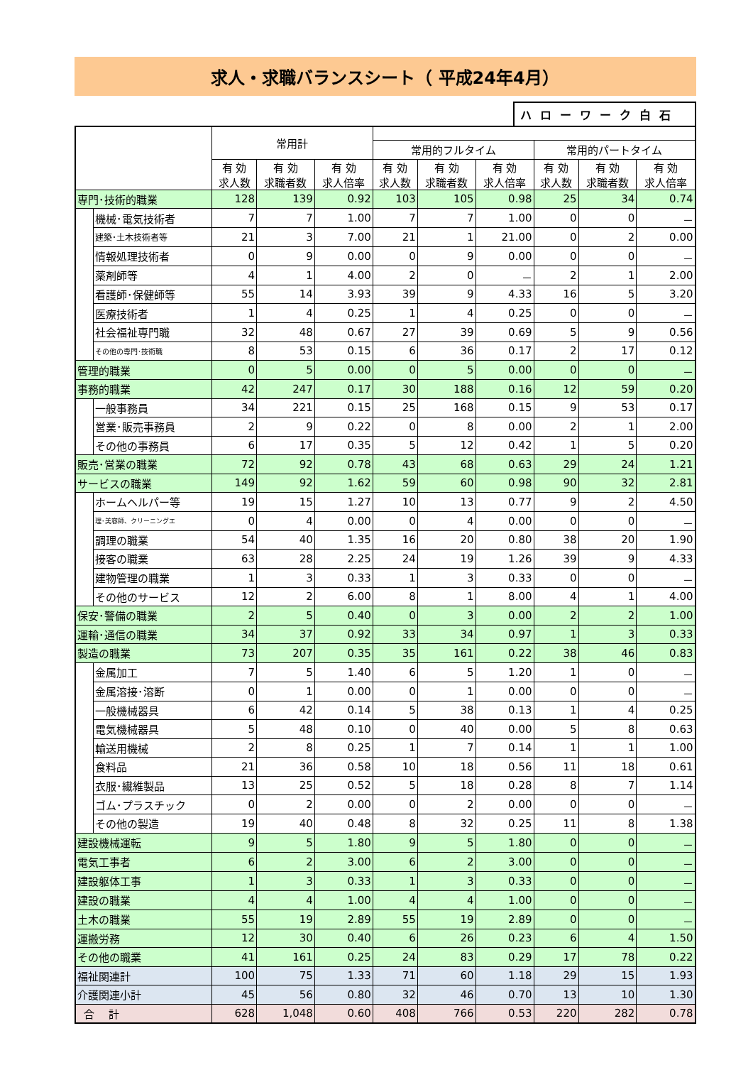求人・求職バランスシート（ 平成24年4月）
ハローワーク白石
| | | 常用計 | | | | | | | | |
| --- | --- | --- | --- | --- | --- | --- | --- | --- | --- | --- |
| | | | | | 常用的フルタイム | | | 常用的パートタイム | | |
| | | 有 効 求人数 | 有 効 求職者数 | 有 効 求人倍率 | 有 効 求人数 | 有 効 求職者数 | 有 効 求人倍率 | 有 効 求人数 | 有 効 求職者数 | 有 効 求人倍率 |
| 専門･技術的職業 | | 128 | 139 | 0.92 | 103 | 105 | 0.98 | 25 | 34 | 0.74 |
| | 機械･電気技術者 | 7 | 7 | 1.00 | 7 | 7 | 1.00 | 0 | 0 | － |
| | 建築･土木技術者等 | 21 | 3 | 7.00 | 21 | 1 | 21.00 | 0 | 2 | 0.00 |
| | 情報処理技術者 | 0 | 9 | 0.00 | 0 | 9 | 0.00 | 0 | 0 | － |
| | 薬剤師等 | 4 | 1 | 4.00 | 2 | 0 | － | 2 | 1 | 2.00 |
| | 看護師･保健師等 | 55 | 14 | 3.93 | 39 | 9 | 4.33 | 16 | 5 | 3.20 |
| | 医療技術者 | 1 | 4 | 0.25 | 1 | 4 | 0.25 | 0 | 0 | － |
| | 社会福祉専門職 | 32 | 48 | 0.67 | 27 | 39 | 0.69 | 5 | 9 | 0.56 |
| | その他の専門･技術職 | 8 | 53 | 0.15 | 6 | 36 | 0.17 | 2 | 17 | 0.12 |
| 管理的職業 | | 0 | 5 | 0.00 | 0 | 5 | 0.00 | 0 | 0 | － |
| 事務的職業 | | 42 | 247 | 0.17 | 30 | 188 | 0.16 | 12 | 59 | 0.20 |
| | 一般事務員 | 34 | 221 | 0.15 | 25 | 168 | 0.15 | 9 | 53 | 0.17 |
| | 営業･販売事務員 | 2 | 9 | 0.22 | 0 | 8 | 0.00 | 2 | 1 | 2.00 |
| | その他の事務員 | 6 | 17 | 0.35 | 5 | 12 | 0.42 | 1 | 5 | 0.20 |
| 販売･営業の職業 | | 72 | 92 | 0.78 | 43 | 68 | 0.63 | 29 | 24 | 1.21 |
| サービスの職業 | | 149 | 92 | 1.62 | 59 | 60 | 0.98 | 90 | 32 | 2.81 |
| | ホームヘルパー等 | 19 | 15 | 1.27 | 10 | 13 | 0.77 | 9 | 2 | 4.50 |
| | 理･美容師、クリーニングエ | 0 | 4 | 0.00 | 0 | 4 | 0.00 | 0 | 0 | － |
| | 調理の職業 | 54 | 40 | 1.35 | 16 | 20 | 0.80 | 38 | 20 | 1.90 |
| | 接客の職業 | 63 | 28 | 2.25 | 24 | 19 | 1.26 | 39 | 9 | 4.33 |
| | 建物管理の職業 | 1 | 3 | 0.33 | 1 | 3 | 0.33 | 0 | 0 | － |
| | その他のサービス | 12 | 2 | 6.00 | 8 | 1 | 8.00 | 4 | 1 | 4.00 |
| 保安･警備の職業 | | 2 | 5 | 0.40 | 0 | 3 | 0.00 | 2 | 2 | 1.00 |
| 運輸･通信の職業 | | 34 | 37 | 0.92 | 33 | 34 | 0.97 | 1 | 3 | 0.33 |
| 製造の職業 | | 73 | 207 | 0.35 | 35 | 161 | 0.22 | 38 | 46 | 0.83 |
| | 金属加工 | 7 | 5 | 1.40 | 6 | 5 | 1.20 | 1 | 0 | － |
| | 金属溶接･溶断 | 0 | 1 | 0.00 | 0 | 1 | 0.00 | 0 | 0 | － |
| | 一般機械器具 | 6 | 42 | 0.14 | 5 | 38 | 0.13 | 1 | 4 | 0.25 |
| | 電気機械器具 | 5 | 48 | 0.10 | 0 | 40 | 0.00 | 5 | 8 | 0.63 |
| | 輸送用機械 | 2 | 8 | 0.25 | 1 | 7 | 0.14 | 1 | 1 | 1.00 |
| | 食料品 | 21 | 36 | 0.58 | 10 | 18 | 0.56 | 11 | 18 | 0.61 |
| | 衣服･繊維製品 | 13 | 25 | 0.52 | 5 | 18 | 0.28 | 8 | 7 | 1.14 |
| | ゴム･プラスチック | 0 | 2 | 0.00 | 0 | 2 | 0.00 | 0 | 0 | － |
| | その他の製造 | 19 | 40 | 0.48 | 8 | 32 | 0.25 | 11 | 8 | 1.38 |
| 建設機械運転 | | 9 | 5 | 1.80 | 9 | 5 | 1.80 | 0 | 0 | － |
| 電気工事者 | | 6 | 2 | 3.00 | 6 | 2 | 3.00 | 0 | 0 | － |
| 建設躯体工事 | | 1 | 3 | 0.33 | 1 | 3 | 0.33 | 0 | 0 | － |
| 建設の職業 | | 4 | 4 | 1.00 | 4 | 4 | 1.00 | 0 | 0 | － |
| 土木の職業 | | 55 | 19 | 2.89 | 55 | 19 | 2.89 | 0 | 0 | － |
| 運搬労務 | | 12 | 30 | 0.40 | 6 | 26 | 0.23 | 6 | 4 | 1.50 |
| その他の職業 | | 41 | 161 | 0.25 | 24 | 83 | 0.29 | 17 | 78 | 0.22 |
| 福祉関連計 | | 100 | 75 | 1.33 | 71 | 60 | 1.18 | 29 | 15 | 1.93 |
| 介護関連小計 | | 45 | 56 | 0.80 | 32 | 46 | 0.70 | 13 | 10 | 1.30 |
| 合 計 | | 628 | 1,048 | 0.60 | 408 | 766 | 0.53 | 220 | 282 | 0.78 |